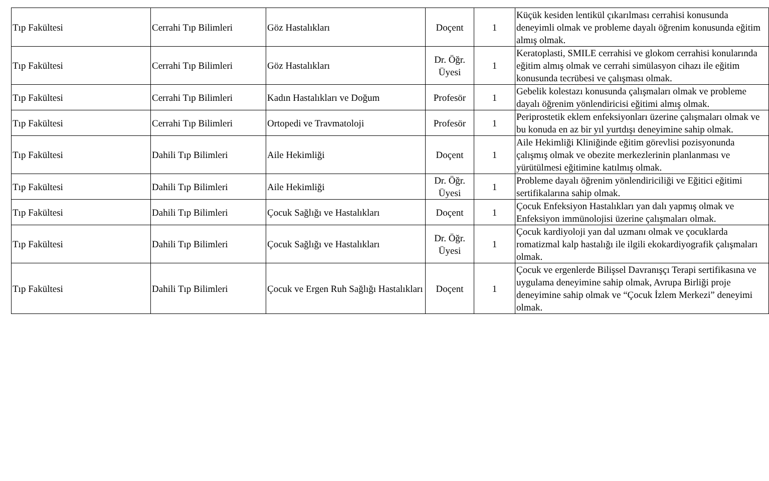| Tıp Fakültesi | Cerrahi Tıp Bilimleri | Göz Hastalıkları | Doçent | 1 | Küçük kesiden lentikül çıkarılması cerrahisi konusunda deneyimli olmak ve probleme dayalı öğrenim konusunda eğitim almış olmak. |
| Tıp Fakültesi | Cerrahi Tıp Bilimleri | Göz Hastalıkları | Dr. Öğr. Üyesi | 1 | Keratoplasti, SMILE cerrahisi ve glokom cerrahisi konularında eğitim almış olmak ve cerrahi simülasyon cihazı ile eğitim konusunda tecrübesi ve çalışması olmak. |
| Tıp Fakültesi | Cerrahi Tıp Bilimleri | Kadın Hastalıkları ve Doğum | Profesör | 1 | Gebelik kolestazı konusunda çalışmaları olmak ve probleme dayalı öğrenim yönlendiricisi eğitimi almış olmak. |
| Tıp Fakültesi | Cerrahi Tıp Bilimleri | Ortopedi ve Travmatoloji | Profesör | 1 | Periprostetik eklem enfeksiyonları üzerine çalışmaları olmak ve bu konuda en az bir yıl yurtdışı deneyimine sahip olmak. |
| Tıp Fakültesi | Dahili Tıp Bilimleri | Aile Hekimliği | Doçent | 1 | Aile Hekimliği Kliniğinde eğitim görevlisi pozisyonunda çalışmış olmak ve obezite merkezlerinin planlanması ve yürütülmesi eğitimine katılmış olmak. |
| Tıp Fakültesi | Dahili Tıp Bilimleri | Aile Hekimliği | Dr. Öğr. Üyesi | 1 | Probleme dayalı öğrenim yönlendiriciliği ve Eğitici eğitimi sertifikalarına sahip olmak. |
| Tıp Fakültesi | Dahili Tıp Bilimleri | Çocuk Sağlığı ve Hastalıkları | Doçent | 1 | Çocuk Enfeksiyon Hastalıkları yan dalı yapmış olmak ve Enfeksiyon immünolojisi üzerine çalışmaları olmak. |
| Tıp Fakültesi | Dahili Tıp Bilimleri | Çocuk Sağlığı ve Hastalıkları | Dr. Öğr. Üyesi | 1 | Çocuk kardiyoloji yan dal uzmanı olmak ve çocuklarda romatizmal kalp hastalığı ile ilgili ekokardiyografik çalışmaları olmak. |
| Tıp Fakültesi | Dahili Tıp Bilimleri | Çocuk ve Ergen Ruh Sağlığı Hastalıkları | Doçent | 1 | Çocuk ve ergenlerde Bilişsel Davranışçı Terapi sertifikasına ve uygulama deneyimine sahip olmak, Avrupa Birliği proje deneyimine sahip olmak ve “Çocuk İzlem Merkezi” deneyimi olmak. |